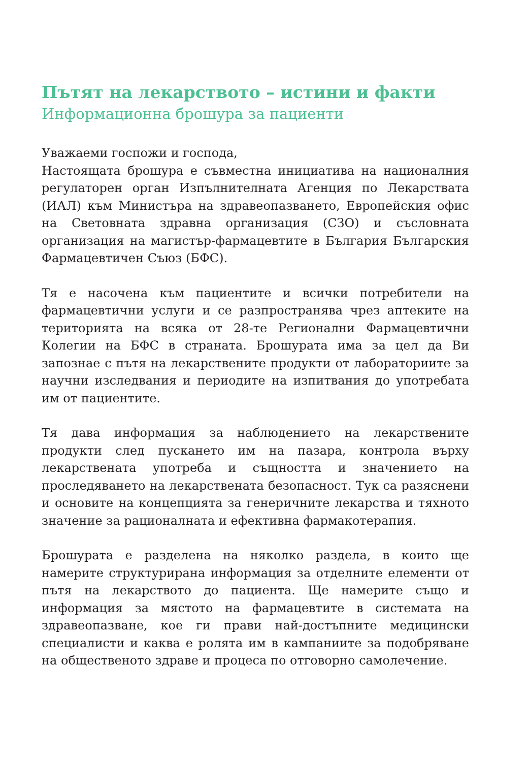Пътят на лекарството – истини и факти
Информационна брошура за пациенти
Уважаеми госпожи и господа,
Настоящата брошура е съвместна инициатива на националния регулаторен орган Изпълнителната Агенция по Лекарствата (ИАЛ) към Министъра на здравеопазването, Европейския офис на Световната здравна организация (СЗО) и съсловната организация на магистър-фармацевтите в България Българския Фармацевтичен Съюз (БФС).
Тя е насочена към пациентите и всички потребители на фармацевтични услуги и се разпространява чрез аптеките на територията на всяка от 28-те Регионални Фармацевтични Колегии на БФС в страната. Брошурата има за цел да Ви запознае с пътя на лекарствените продукти от лабораториите за научни изследвания и периодите на изпитвания до употребата им от пациентите.
Тя дава информация за наблюдението на лекарствените продукти след пускането им на пазара, контрола върху лекарствената употреба и същността и значението на проследяването на лекарствената безопасност. Тук са разяснени и основите на концепцията за генеричните лекарства и тяхното значение за рационалната и ефективна фармакотерапия.
Брошурата е разделена на няколко раздела, в които ще намерите структурирана информация за отделните елементи от пътя на лекарството до пациента. Ще намерите също и информация за мястото на фармацевтите в системата на здравеопазване, кое ги прави най-достъпните медицински специалисти и каква е ролята им в кампаниите за подобряване на общественото здраве и процеса по отговорно самолечение.